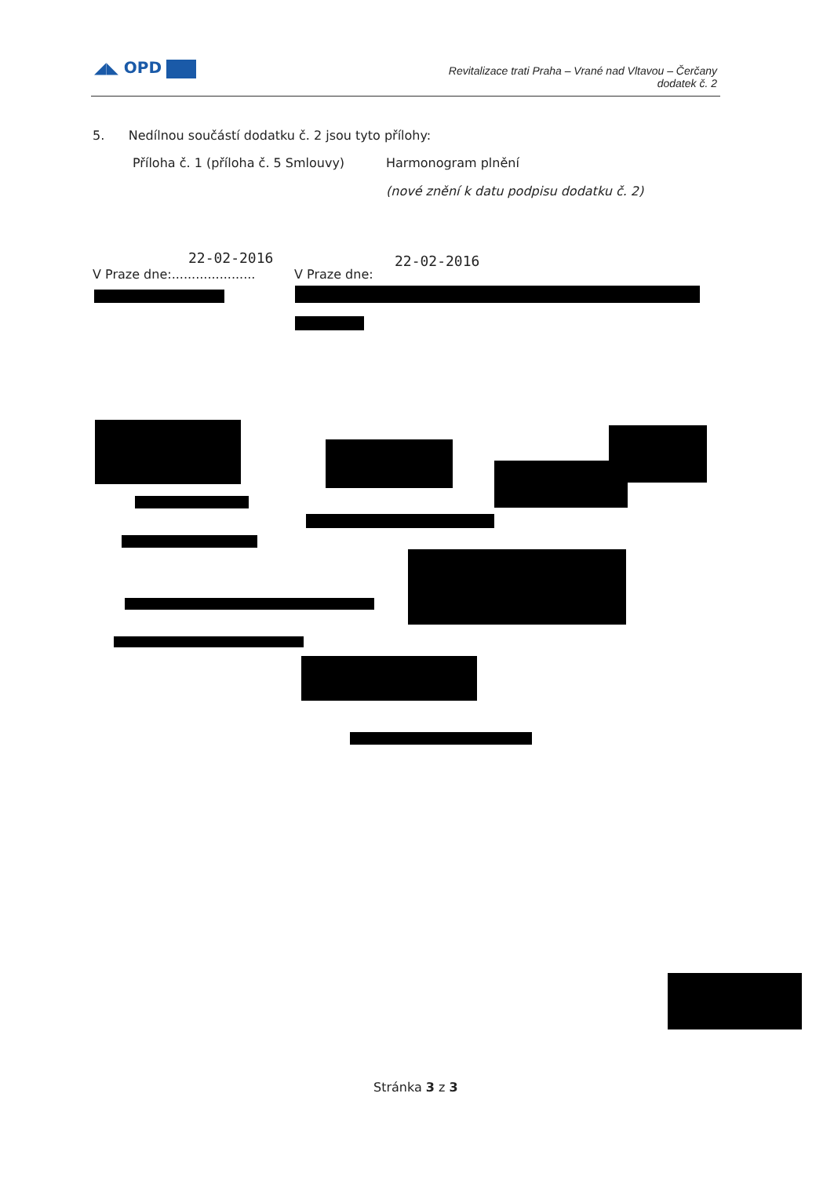◢◣ OPD
Revitalizace trati Praha – Vrané nad Vltavou – Čerčany
dodatek č. 2
5. Nedílnou součástí dodatku č. 2 jsou tyto přílohy:
Příloha č. 1 (příloha č. 5 Smlouvy)
Harmonogram plnění
(nové znění k datu podpisu dodatku č. 2)
22-02-2016
V Praze dne:.....................
V Praze dne:
22-02-2016
Stránka 3 z 3